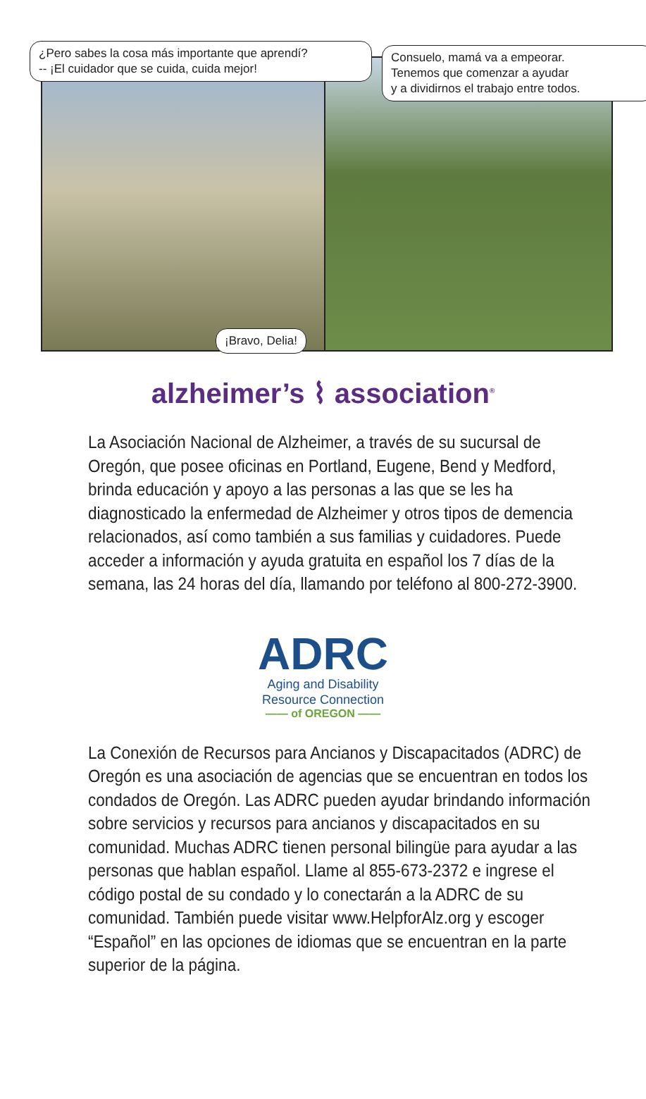¿Pero sabes la cosa más importante que aprendí?
-- ¡El cuidador que se cuida, cuida mejor!
Consuelo, mamá va a empeorar.
Tenemos que comenzar a ayudar
y a dividirnos el trabajo entre todos.
¡Bravo, Delia!
alzheimer’s ⌇ association<sup>®</sup>
La Asociación Nacional de Alzheimer, a través de su sucursal de Oregón, que posee oficinas en Portland, Eugene, Bend y Medford, brinda educación y apoyo a las personas a las que se les ha diagnosticado la enfermedad de Alzheimer y otros tipos de demencia relacionados, así como también a sus familias y cuidadores. Puede acceder a información y ayuda gratuita en español los 7 días de la semana, las 24 horas del día, llamando por teléfono al 800-272-3900.
ADRC
Aging and Disability
Resource Connection
—— of OREGON ——
La Conexión de Recursos para Ancianos y Discapacitados (ADRC) de Oregón es una asociación de agencias que se encuentran en todos los condados de Oregón. Las ADRC pueden ayudar brindando información sobre servicios y recursos para ancianos y discapacitados en su comunidad. Muchas ADRC tienen personal bilingüe para ayudar a las personas que hablan español. Llame al 855-673-2372 e ingrese el código postal de su condado y lo conectarán a la ADRC de su comunidad. También puede visitar www.HelpforAlz.org y escoger “Español” en las opciones de idiomas que se encuentran en la parte superior de la página.